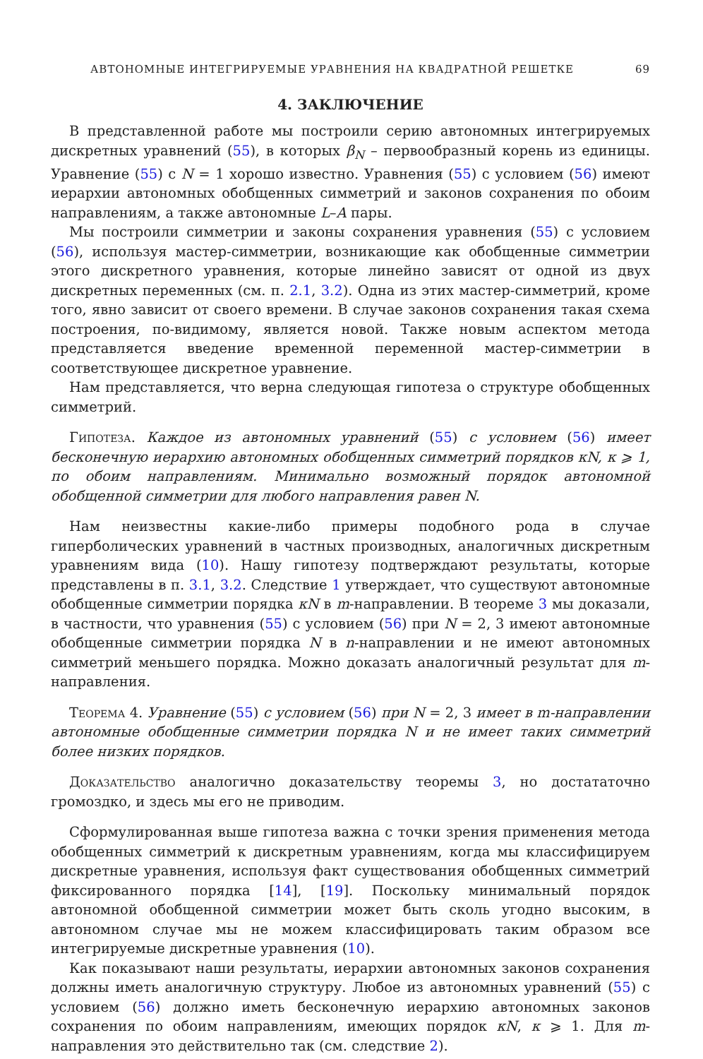АВТОНОМНЫЕ ИНТЕГРИРУЕМЫЕ УРАВНЕНИЯ НА КВАДРАТНОЙ РЕШЕТКЕ 69
4. ЗАКЛЮЧЕНИЕ
В представленной работе мы построили серию автономных интегрируемых дискретных уравнений (55), в которых β<sub>N</sub> – первообразный корень из единицы. Уравнение (55) с N = 1 хорошо известно. Уравнения (55) с условием (56) имеют иерархии автономных обобщенных симметрий и законов сохранения по обоим направлениям, а также автономные L–A пары.
Мы построили симметрии и законы сохранения уравнения (55) с условием (56), используя мастер-симметрии, возникающие как обобщенные симметрии этого дискретного уравнения, которые линейно зависят от одной из двух дискретных переменных (см. п. 2.1, 3.2). Одна из этих мастер-симметрий, кроме того, явно зависит от своего времени. В случае законов сохранения такая схема построения, по-видимому, является новой. Также новым аспектом метода представляется введение временной переменной мастер-симметрии в соответствующее дискретное уравнение.
Нам представляется, что верна следующая гипотеза о структуре обобщенных симметрий.
Гипотеза. Каждое из автономных уравнений (55) с условием (56) имеет бесконечную иерархию автономных обобщенных симметрий порядков κN, κ ⩾ 1, по обоим направлениям. Минимально возможный порядок автономной обобщенной симметрии для любого направления равен N.
Нам неизвестны какие-либо примеры подобного рода в случае гиперболических уравнений в частных производных, аналогичных дискретным уравнениям вида (10). Нашу гипотезу подтверждают результаты, которые представлены в п. 3.1, 3.2. Следствие 1 утверждает, что существуют автономные обобщенные симметрии порядка κN в m-направлении. В теореме 3 мы доказали, в частности, что уравнения (55) с условием (56) при N = 2, 3 имеют автономные обобщенные симметрии порядка N в n-направлении и не имеют автономных симметрий меньшего порядка. Можно доказать аналогичный результат для m-направления.
Теорема 4. Уравнение (55) с условием (56) при N = 2, 3 имеет в m-направлении автономные обобщенные симметрии порядка N и не имеет таких симметрий более низких порядков.
Доказательство аналогично доказательству теоремы 3, но достататочно громоздко, и здесь мы его не приводим.
Сформулированная выше гипотеза важна с точки зрения применения метода обобщенных симметрий к дискретным уравнениям, когда мы классифицируем дискретные уравнения, используя факт существования обобщенных симметрий фиксированного порядка [14], [19]. Поскольку минимальный порядок автономной обобщенной симметрии может быть сколь угодно высоким, в автономном случае мы не можем классифицировать таким образом все интегрируемые дискретные уравнения (10).
Как показывают наши результаты, иерархии автономных законов сохранения должны иметь аналогичную структуру. Любое из автономных уравнений (55) с условием (56) должно иметь бесконечную иерархию автономных законов сохранения по обоим направлениям, имеющих порядок κN, κ ⩾ 1. Для m-направления это действительно так (см. следствие 2).